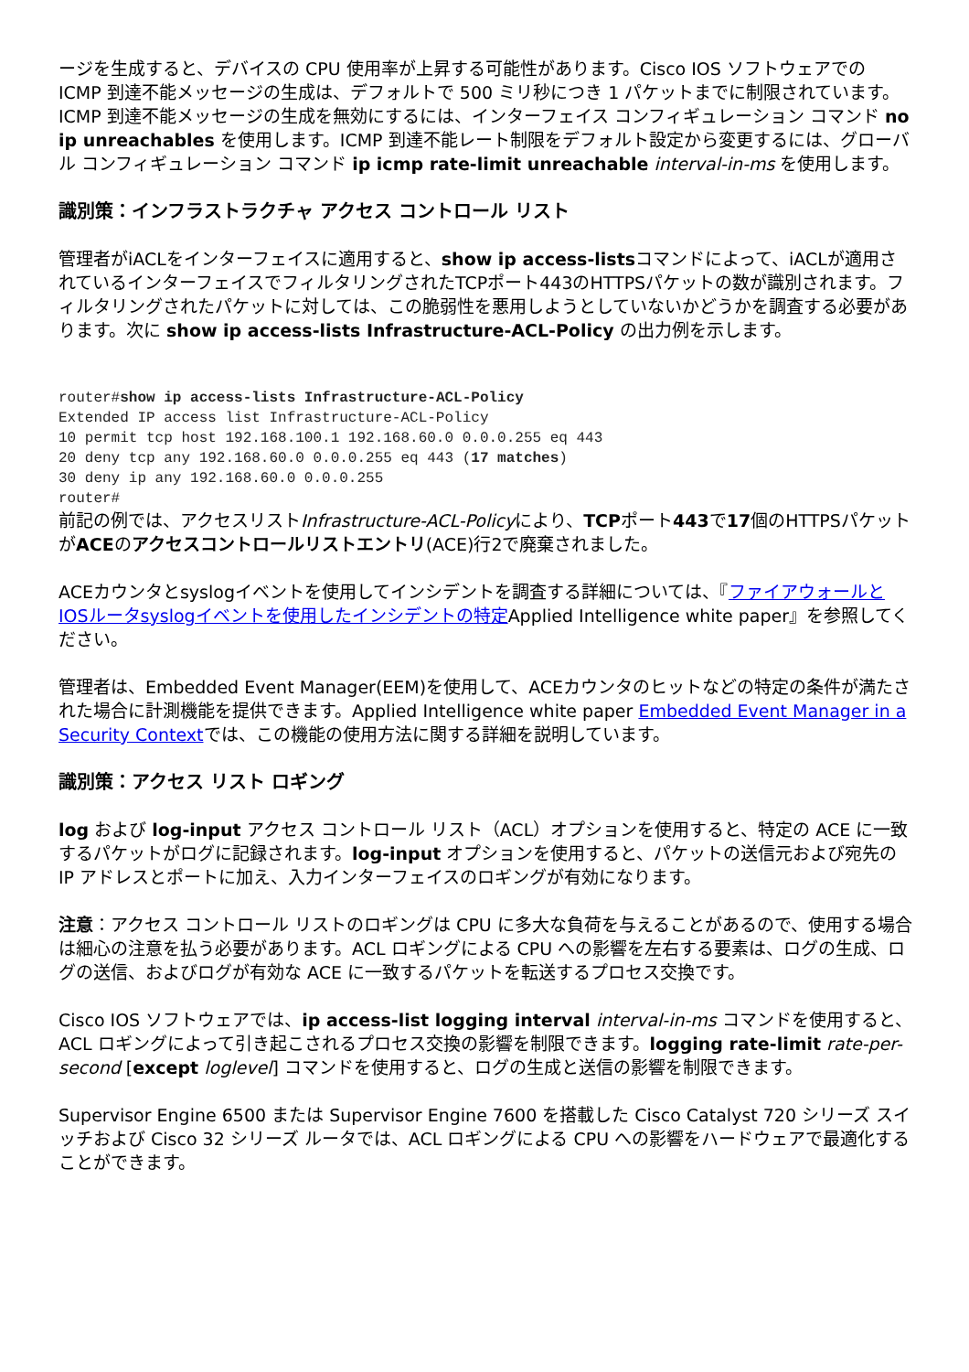ージを生成すると、デバイスの CPU 使用率が上昇する可能性があります。Cisco IOS ソフトウェアでの ICMP 到達不能メッセージの生成は、デフォルトで 500 ミリ秒につき 1 パケットまでに制限されています。ICMP 到達不能メッセージの生成を無効にするには、インターフェイス コンフィギュレーション コマンド no ip unreachables を使用します。ICMP 到達不能レート制限をデフォルト設定から変更するには、グローバル コンフィギュレーション コマンド ip icmp rate-limit unreachable interval-in-ms を使用します。
識別策：インフラストラクチャ アクセス コントロール リスト
管理者がiACLをインターフェイスに適用すると、show ip access-listsコマンドによって、iACLが適用されているインターフェイスでフィルタリングされたTCPポート443のHTTPSパケットの数が識別されます。フィルタリングされたパケットに対しては、この脆弱性を悪用しようとしていないかどうかを調査する必要があります。次に show ip access-lists Infrastructure-ACL-Policy の出力例を示します。
router#show ip access-lists Infrastructure-ACL-Policy
Extended IP access list Infrastructure-ACL-Policy
10 permit tcp host 192.168.100.1 192.168.60.0 0.0.0.255 eq 443
20 deny tcp any 192.168.60.0 0.0.0.255 eq 443 (17 matches)
30 deny ip any 192.168.60.0 0.0.0.255
router#
前記の例では、アクセスリストInfrastructure-ACL-Policyにより、TCPポート443で17個のHTTPSパケットがACEのアクセスコントロールリストエントリ(ACE)行2で廃棄されました。
ACEカウンタとsyslogイベントを使用してインシデントを調査する詳細については、『ファイアウォールとIOSルータsyslogイベントを使用したインシデントの特定Applied Intelligence white paper』を参照してください。
管理者は、Embedded Event Manager(EEM)を使用して、ACEカウンタのヒットなどの特定の条件が満たされた場合に計測機能を提供できます。Applied Intelligence white paper Embedded Event Manager in a Security Contextでは、この機能の使用方法に関する詳細を説明しています。
識別策：アクセス リスト ロギング
log および log-input アクセス コントロール リスト（ACL）オプションを使用すると、特定の ACE に一致するパケットがログに記録されます。log-input オプションを使用すると、パケットの送信元および宛先の IP アドレスとポートに加え、入力インターフェイスのロギングが有効になります。
注意：アクセス コントロール リストのロギングは CPU に多大な負荷を与えることがあるので、使用する場合は細心の注意を払う必要があります。ACL ロギングによる CPU への影響を左右する要素は、ログの生成、ログの送信、およびログが有効な ACE に一致するパケットを転送するプロセス交換です。
Cisco IOS ソフトウェアでは、ip access-list logging interval interval-in-ms コマンドを使用すると、ACL ロギングによって引き起こされるプロセス交換の影響を制限できます。logging rate-limit rate-per-second [except loglevel] コマンドを使用すると、ログの生成と送信の影響を制限できます。
Supervisor Engine 6500 または Supervisor Engine 7600 を搭載した Cisco Catalyst 720 シリーズ スイッチおよび Cisco 32 シリーズ ルータでは、ACL ロギングによる CPU への影響をハードウェアで最適化することができます。